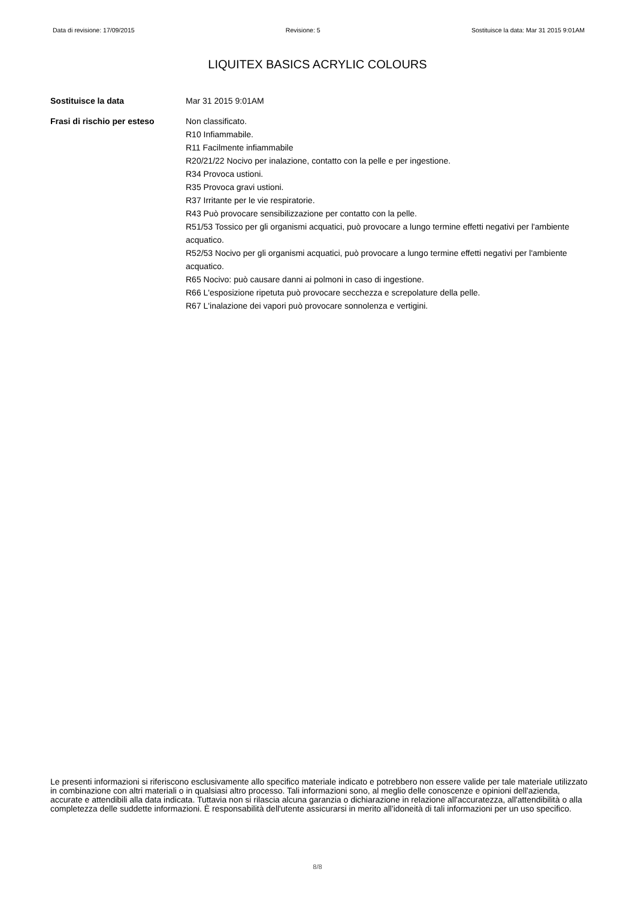Data di revisione: 17/09/2015 Revisione: 5 Sostituisce la data: Mar 31 2015 9:01AM
LIQUITEX BASICS ACRYLIC COLOURS
Sostituisce la data Mar 31 2015 9:01AM
Frasi di rischio per esteso
Non classificato.
R10 Infiammabile.
R11 Facilmente infiammabile
R20/21/22 Nocivo per inalazione, contatto con la pelle e per ingestione.
R34 Provoca ustioni.
R35 Provoca gravi ustioni.
R37 Irritante per le vie respiratorie.
R43 Può provocare sensibilizzazione per contatto con la pelle.
R51/53 Tossico per gli organismi acquatici, può provocare a lungo termine effetti negativi per l'ambiente acquatico.
R52/53 Nocivo per gli organismi acquatici, può provocare a lungo termine effetti negativi per l'ambiente acquatico.
R65 Nocivo: può causare danni ai polmoni in caso di ingestione.
R66 L'esposizione ripetuta può provocare secchezza e screpolature della pelle.
R67 L'inalazione dei vapori può provocare sonnolenza e vertigini.
Le presenti informazioni si riferiscono esclusivamente allo specifico materiale indicato e potrebbero non essere valide per tale materiale utilizzato in combinazione con altri materiali o in qualsiasi altro processo. Tali informazioni sono, al meglio delle conoscenze e opinioni dell'azienda, accurate e attendibili alla data indicata. Tuttavia non si rilascia alcuna garanzia o dichiarazione in relazione all'accuratezza, all'attendibilità o alla completezza delle suddette informazioni. È responsabilità dell'utente assicurarsi in merito all'idoneità di tali informazioni per un uso specifico.
8/8